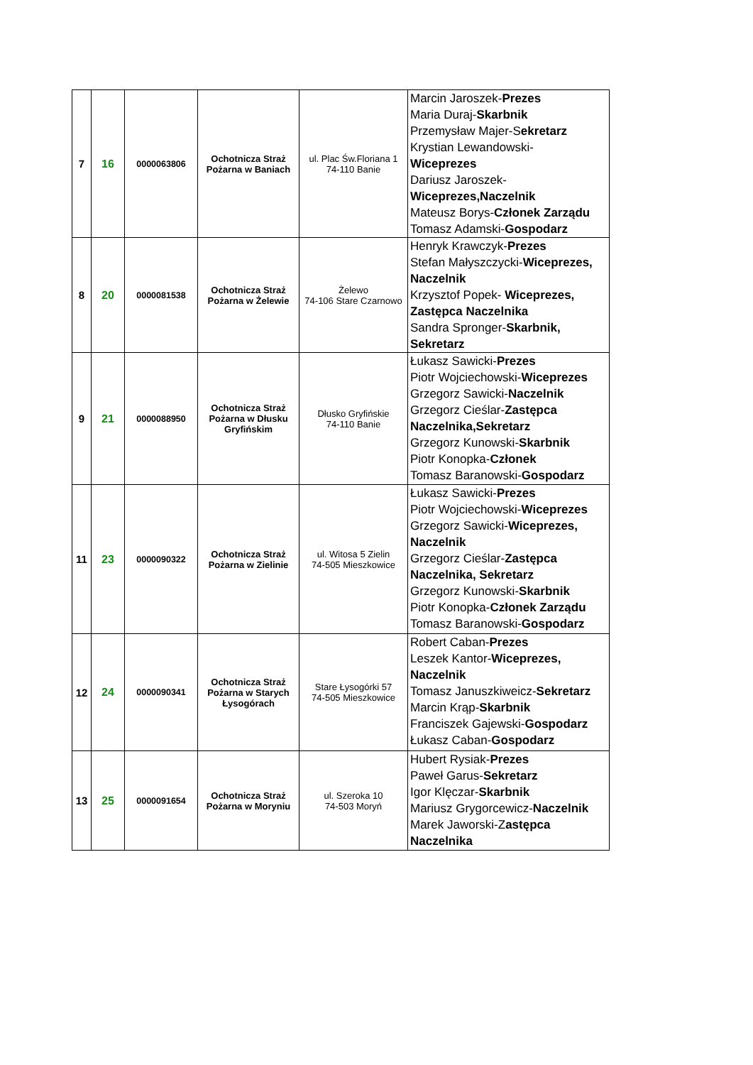| 7 | 16 | 0000063806 | Ochotnicza Straż Pożarna w Baniach | ul. Plac Św.Floriana 1 74-110 Banie | Marcin Jaroszek- Prezes Maria Duraj- Skarbnik Przemysław Majer-S ekretarz Krystian Lewandowski- Wiceprezes Dariusz Jaroszek- Wiceprezes,Naczelnik Mateusz Borys- Członek Zarządu Tomasz Adamski- Gospodarz |
| 8 | 20 | 0000081538 | Ochotnicza Straż Pożarna w Żelewie | Żelewo 74-106 Stare Czarnowo | Henryk Krawczyk- Prezes Stefan Małyszczycki- Wiceprezes, Naczelnik Krzysztof Popek- Wiceprezes, Zastępca Naczelnika Sandra Spronger- Skarbnik, Sekretarz |
| 9 | 21 | 0000088950 | Ochotnicza Straż Pożarna w Dłusku Gryfińskim | Dłusko Gryfińskie 74-110 Banie | Łukasz Sawicki- Prezes Piotr Wojciechowski- Wiceprezes Grzegorz Sawicki- Naczelnik Grzegorz Cieślar- Zastępca Naczelnika,Sekretarz Grzegorz Kunowski- Skarbnik Piotr Konopka- Członek Tomasz Baranowski- Gospodarz |
| 11 | 23 | 0000090322 | Ochotnicza Straż Pożarna w Zielinie | ul. Witosa 5 Zielin 74-505 Mieszkowice | Łukasz Sawicki- Prezes Piotr Wojciechowski- Wiceprezes Grzegorz Sawicki- Wiceprezes, Naczelnik Grzegorz Cieślar- Zastępca Naczelnika, Sekretarz Grzegorz Kunowski- Skarbnik Piotr Konopka- Członek Zarządu Tomasz Baranowski- Gospodarz |
| 12 | 24 | 0000090341 | Ochotnicza Straż Pożarna w Starych Łysogórach | Stare Łysogórki 57 74-505 Mieszkowice | Robert Caban- Prezes Leszek Kantor- Wiceprezes, Naczelnik Tomasz Januszkiweicz- Sekretarz Marcin Krąp- Skarbnik Franciszek Gajewski- Gospodarz Łukasz Caban- Gospodarz |
| 13 | 25 | 0000091654 | Ochotnicza Straż Pożarna w Moryniu | ul. Szeroka 10 74-503 Moryń | Hubert Rysiak- Prezes Paweł Garus- Sekretarz Igor Klęczar- Skarbnik Mariusz Grygorcewicz- Naczelnik Marek Jaworski-Z astępca Naczelnika |